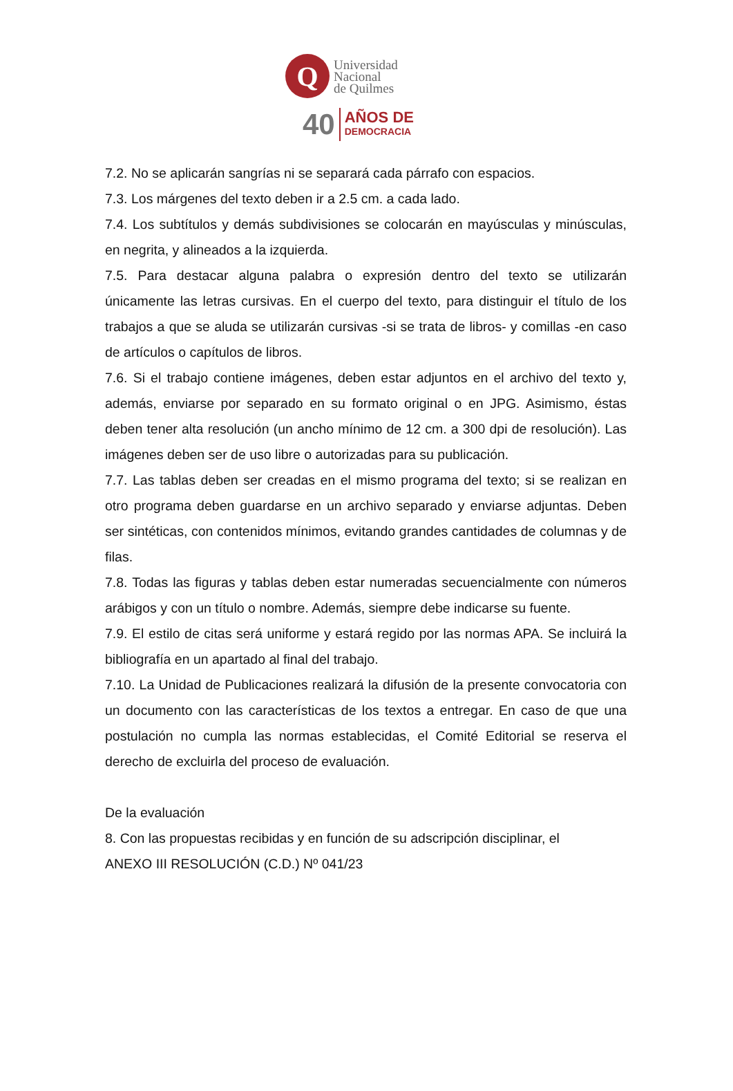Q
Universidad
Nacional
de Quilmes
40
AÑOS DE
DEMOCRACIA
7.2. No se aplicarán sangrías ni se separará cada párrafo con espacios.
7.3. Los márgenes del texto deben ir a 2.5 cm. a cada lado.
7.4. Los subtítulos y demás subdivisiones se colocarán en mayúsculas y minúsculas, en negrita, y alineados a la izquierda.
7.5. Para destacar alguna palabra o expresión dentro del texto se utilizarán únicamente las letras cursivas. En el cuerpo del texto, para distinguir el título de los trabajos a que se aluda se utilizarán cursivas -si se trata de libros- y comillas -en caso de artículos o capítulos de libros.
7.6. Si el trabajo contiene imágenes, deben estar adjuntos en el archivo del texto y, además, enviarse por separado en su formato original o en JPG. Asimismo, éstas deben tener alta resolución (un ancho mínimo de 12 cm. a 300 dpi de resolución). Las imágenes deben ser de uso libre o autorizadas para su publicación.
7.7. Las tablas deben ser creadas en el mismo programa del texto; si se realizan en otro programa deben guardarse en un archivo separado y enviarse adjuntas. Deben ser sintéticas, con contenidos mínimos, evitando grandes cantidades de columnas y de filas.
7.8. Todas las figuras y tablas deben estar numeradas secuencialmente con números arábigos y con un título o nombre. Además, siempre debe indicarse su fuente.
7.9. El estilo de citas será uniforme y estará regido por las normas APA. Se incluirá la bibliografía en un apartado al final del trabajo.
7.10. La Unidad de Publicaciones realizará la difusión de la presente convocatoria con un documento con las características de los textos a entregar. En caso de que una postulación no cumpla las normas establecidas, el Comité Editorial se reserva el derecho de excluirla del proceso de evaluación.
De la evaluación
8. Con las propuestas recibidas y en función de su adscripción disciplinar, el
ANEXO III RESOLUCIÓN (C.D.) Nº 041/23